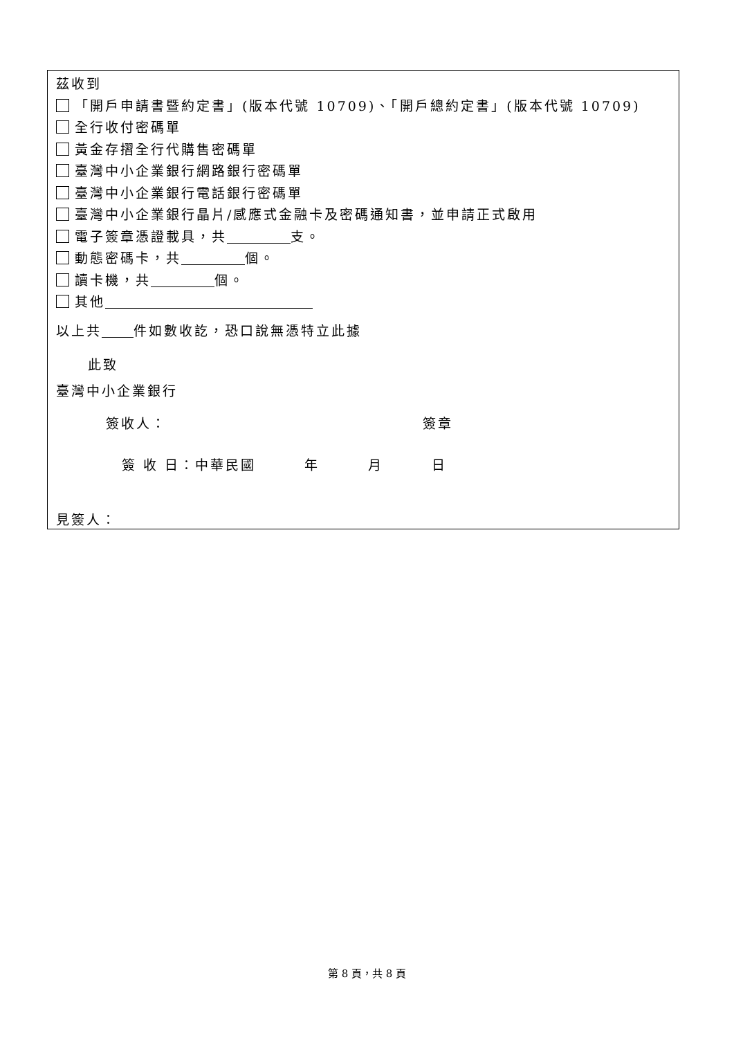茲收到
「開戶申請書暨約定書」(版本代號 10709)、「開戶總約定書」(版本代號 10709)
全行收付密碼單
黃金存摺全行代購售密碼單
臺灣中小企業銀行網路銀行密碼單
臺灣中小企業銀行電話銀行密碼單
臺灣中小企業銀行晶片/感應式金融卡及密碼通知書，並申請正式啟用
電子簽章憑證載具，共 支。
動態密碼卡，共 個。
讀卡機，共 個。
其他
以上共 件如數收訖，恐口說無憑特立此據
此致
臺灣中小企業銀行
簽收人： 簽章
簽 收 日：中華民國 年 月 日
見簽人：
第 8 頁，共 8 頁